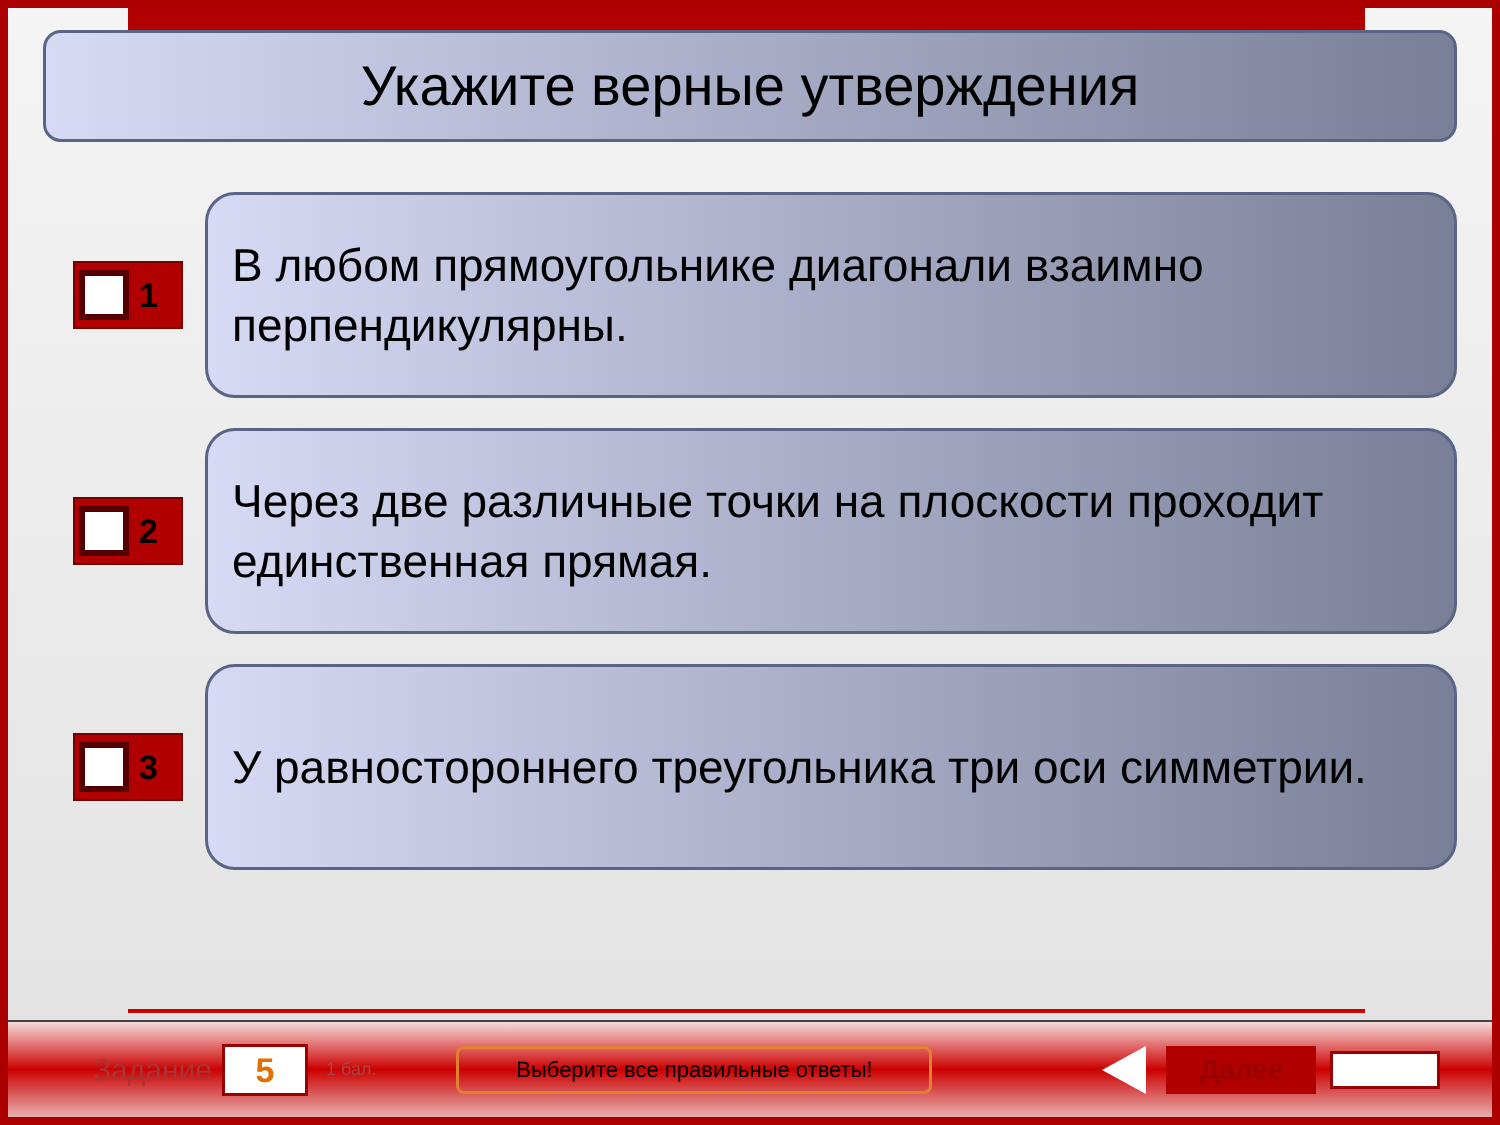Укажите верные утверждения
1
В любом прямоугольнике диагонали взаимно перпендикулярны.
2
Через две различные точки на плоскости проходит единственная прямая.
3
У равностороннего треугольника три оси симметрии.
Задание 5 1 бал. Выберите все правильные ответы! Далее